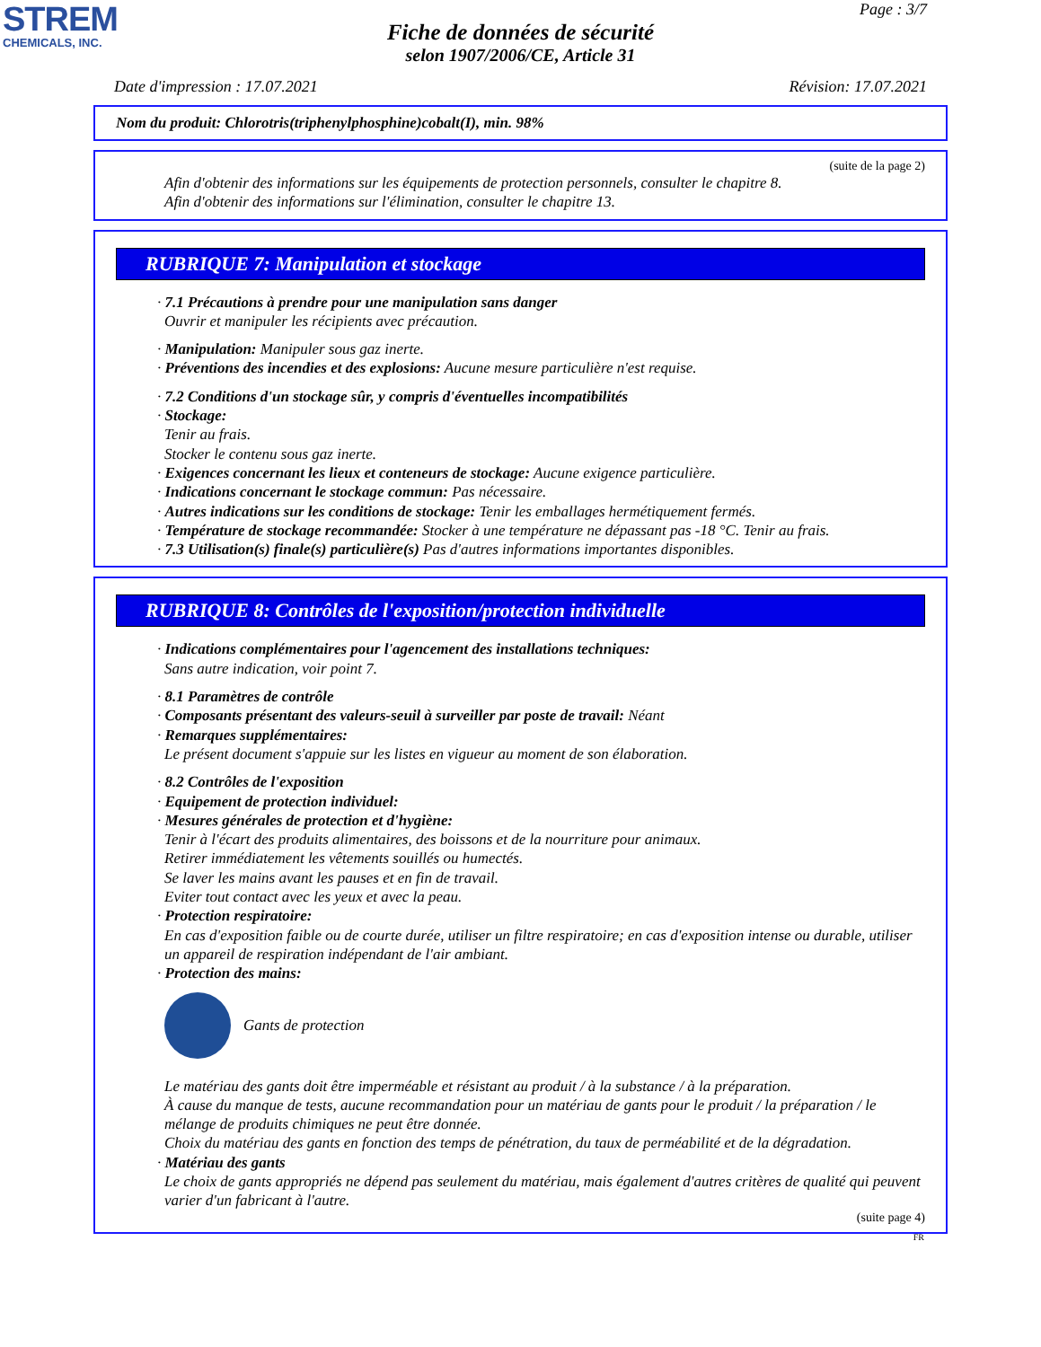STREM
CHEMICALS, INC.
Page : 3/7
Fiche de données de sécurité
selon 1907/2006/CE, Article 31
Date d'impression : 17.07.2021 Révision: 17.07.2021
Nom du produit: Chlorotris(triphenylphosphine)cobalt(I), min. 98%
(suite de la page 2)
Afin d'obtenir des informations sur les équipements de protection personnels, consulter le chapitre 8.
Afin d'obtenir des informations sur l'élimination, consulter le chapitre 13.
RUBRIQUE 7: Manipulation et stockage
· 7.1 Précautions à prendre pour une manipulation sans danger
Ouvrir et manipuler les récipients avec précaution.
· Manipulation: Manipuler sous gaz inerte.
· Préventions des incendies et des explosions: Aucune mesure particulière n'est requise.
· 7.2 Conditions d'un stockage sûr, y compris d'éventuelles incompatibilités
· Stockage:
Tenir au frais.
Stocker le contenu sous gaz inerte.
· Exigences concernant les lieux et conteneurs de stockage: Aucune exigence particulière.
· Indications concernant le stockage commun: Pas nécessaire.
· Autres indications sur les conditions de stockage: Tenir les emballages hermétiquement fermés.
· Température de stockage recommandée: Stocker à une température ne dépassant pas -18 °C. Tenir au frais.
· 7.3 Utilisation(s) finale(s) particulière(s) Pas d'autres informations importantes disponibles.
RUBRIQUE 8: Contrôles de l'exposition/protection individuelle
· Indications complémentaires pour l'agencement des installations techniques:
Sans autre indication, voir point 7.
· 8.1 Paramètres de contrôle
· Composants présentant des valeurs-seuil à surveiller par poste de travail: Néant
· Remarques supplémentaires:
Le présent document s'appuie sur les listes en vigueur au moment de son élaboration.
· 8.2 Contrôles de l'exposition
· Equipement de protection individuel:
· Mesures générales de protection et d'hygiène:
Tenir à l'écart des produits alimentaires, des boissons et de la nourriture pour animaux.
Retirer immédiatement les vêtements souillés ou humectés.
Se laver les mains avant les pauses et en fin de travail.
Eviter tout contact avec les yeux et avec la peau.
· Protection respiratoire:
En cas d'exposition faible ou de courte durée, utiliser un filtre respiratoire; en cas d'exposition intense ou durable, utiliser un appareil de respiration indépendant de l'air ambiant.
· Protection des mains:
Gants de protection
Le matériau des gants doit être imperméable et résistant au produit / à la substance / à la préparation.
À cause du manque de tests, aucune recommandation pour un matériau de gants pour le produit / la préparation / le mélange de produits chimiques ne peut être donnée.
Choix du matériau des gants en fonction des temps de pénétration, du taux de perméabilité et de la dégradation.
· Matériau des gants
Le choix de gants appropriés ne dépend pas seulement du matériau, mais également d'autres critères de qualité qui peuvent varier d'un fabricant à l'autre.
(suite page 4)
FR